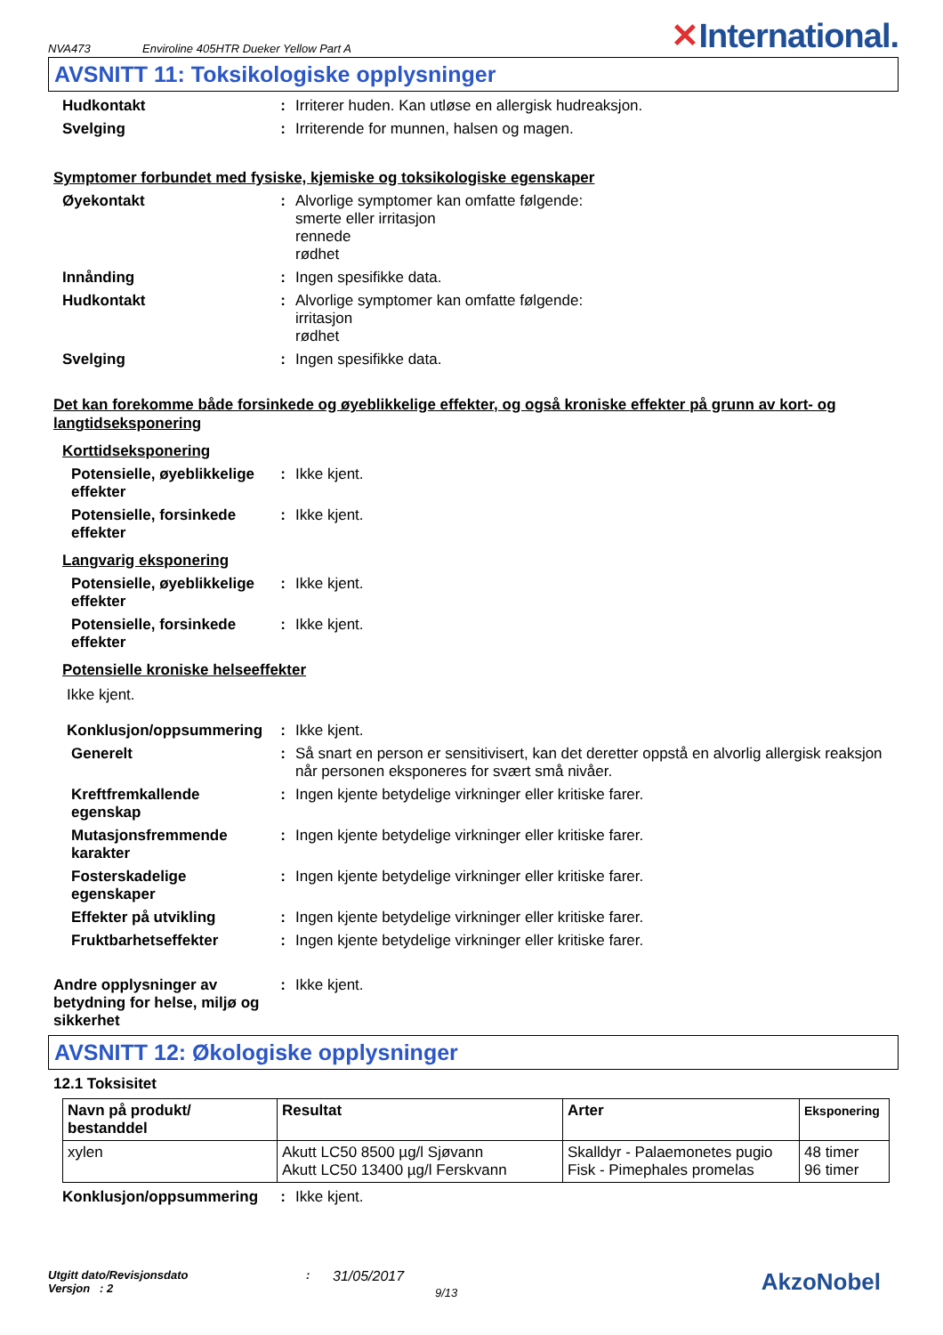NVA473 Enviroline 405HTR Dueker Yellow Part A ✕International.
AVSNITT 11: Toksikologiske opplysninger
Hudkontakt : Irriterer huden. Kan utløse en allergisk hudreaksjon.
Svelging : Irriterende for munnen, halsen og magen.
Symptomer forbundet med fysiske, kjemiske og toksikologiske egenskaper
Øyekontakt : Alvorlige symptomer kan omfatte følgende:
smerte eller irritasjon
rennede
rødhet
Innånding : Ingen spesifikke data.
Hudkontakt : Alvorlige symptomer kan omfatte følgende:
irritasjon
rødhet
Svelging : Ingen spesifikke data.
Det kan forekomme både forsinkede og øyeblikkelige effekter, og også kroniske effekter på grunn av kort- og langtidseksponering
Korttidseksponering
Potensielle, øyeblikkelige effekter
: Ikke kjent.
Potensielle, forsinkede effekter
: Ikke kjent.
Langvarig eksponering
Potensielle, øyeblikkelige effekter
: Ikke kjent.
Potensielle, forsinkede effekter
: Ikke kjent.
Potensielle kroniske helseeffekter
Ikke kjent.
Konklusjon/oppsummering : Ikke kjent.
Generelt : Så snart en person er sensitivisert, kan det deretter oppstå en alvorlig allergisk reaksjon når personen eksponeres for svært små nivåer.
Kreftfremkallende egenskap
: Ingen kjente betydelige virkninger eller kritiske farer.
Mutasjonsfremmende karakter
: Ingen kjente betydelige virkninger eller kritiske farer.
Fosterskadelige egenskaper
: Ingen kjente betydelige virkninger eller kritiske farer.
Effekter på utvikling : Ingen kjente betydelige virkninger eller kritiske farer.
Fruktbarhetseffekter : Ingen kjente betydelige virkninger eller kritiske farer.
Andre opplysninger av betydning for helse, miljø og sikkerhet
: Ikke kjent.
AVSNITT 12: Økologiske opplysninger
12.1 Toksisitet
| Navn på produkt/ bestanddel | Resultat | Arter | Eksponering |
| --- | --- | --- | --- |
| xylen | Akutt LC50 8500 µg/l Sjøvann Akutt LC50 13400 µg/l Ferskvann | Skalldyr - Palaemonetes pugio Fisk - Pimephales promelas | 48 timer 96 timer |
Konklusjon/oppsummering : Ikke kjent.
Utgitt dato/Revisjonsdato
Versjon : 2
:
31/05/2017
9/13
AkzoNobel